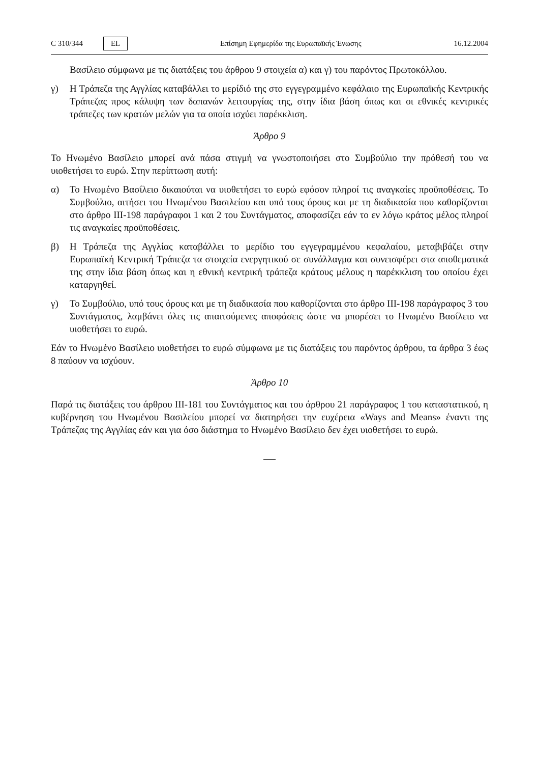C 310/344 EL
Επίσημη Εφημερίδα της Ευρωπαϊκής Ένωσης 16.12.2004
Βασίλειο σύμφωνα με τις διατάξεις του άρθρου 9 στοιχεία α) και γ) του παρόντος Πρωτοκόλλου.
γ) Η Τράπεζα της Αγγλίας καταβάλλει το μερίδιό της στο εγγεγραμμένο κεφάλαιο της Ευρωπαϊκής Κεντρικής Τράπεζας προς κάλυψη των δαπανών λειτουργίας της, στην ίδια βάση όπως και οι εθνικές κεντρικές τράπεζες των κρατών μελών για τα οποία ισχύει παρέκκλιση.
Άρθρο 9
Το Ηνωμένο Βασίλειο μπορεί ανά πάσα στιγμή να γνωστοποιήσει στο Συμβούλιο την πρόθεσή του να υιοθετήσει το ευρώ. Στην περίπτωση αυτή:
α) Το Ηνωμένο Βασίλειο δικαιούται να υιοθετήσει το ευρώ εφόσον πληροί τις αναγκαίες προϋποθέσεις. Το Συμβούλιο, αιτήσει του Ηνωμένου Βασιλείου και υπό τους όρους και με τη διαδικασία που καθορίζονται στο άρθρο III-198 παράγραφοι 1 και 2 του Συντάγματος, αποφασίζει εάν το εν λόγω κράτος μέλος πληροί τις αναγκαίες προϋποθέσεις.
β) Η Τράπεζα της Αγγλίας καταβάλλει το μερίδιο του εγγεγραμμένου κεφαλαίου, μεταβιβάζει στην Ευρωπαϊκή Κεντρική Τράπεζα τα στοιχεία ενεργητικού σε συνάλλαγμα και συνεισφέρει στα αποθεματικά της στην ίδια βάση όπως και η εθνική κεντρική τράπεζα κράτους μέλους η παρέκκλιση του οποίου έχει καταργηθεί.
γ) Το Συμβούλιο, υπό τους όρους και με τη διαδικασία που καθορίζονται στο άρθρο III-198 παράγραφος 3 του Συντάγματος, λαμβάνει όλες τις απαιτούμενες αποφάσεις ώστε να μπορέσει το Ηνωμένο Βασίλειο να υιοθετήσει το ευρώ.
Εάν το Ηνωμένο Βασίλειο υιοθετήσει το ευρώ σύμφωνα με τις διατάξεις του παρόντος άρθρου, τα άρθρα 3 έως 8 παύουν να ισχύουν.
Άρθρο 10
Παρά τις διατάξεις του άρθρου III-181 του Συντάγματος και του άρθρου 21 παράγραφος 1 του καταστατικού, η κυβέρνηση του Ηνωμένου Βασιλείου μπορεί να διατηρήσει την ευχέρεια «Ways and Means» έναντι της Τράπεζας της Αγγλίας εάν και για όσο διάστημα το Ηνωμένο Βασίλειο δεν έχει υιοθετήσει το ευρώ.